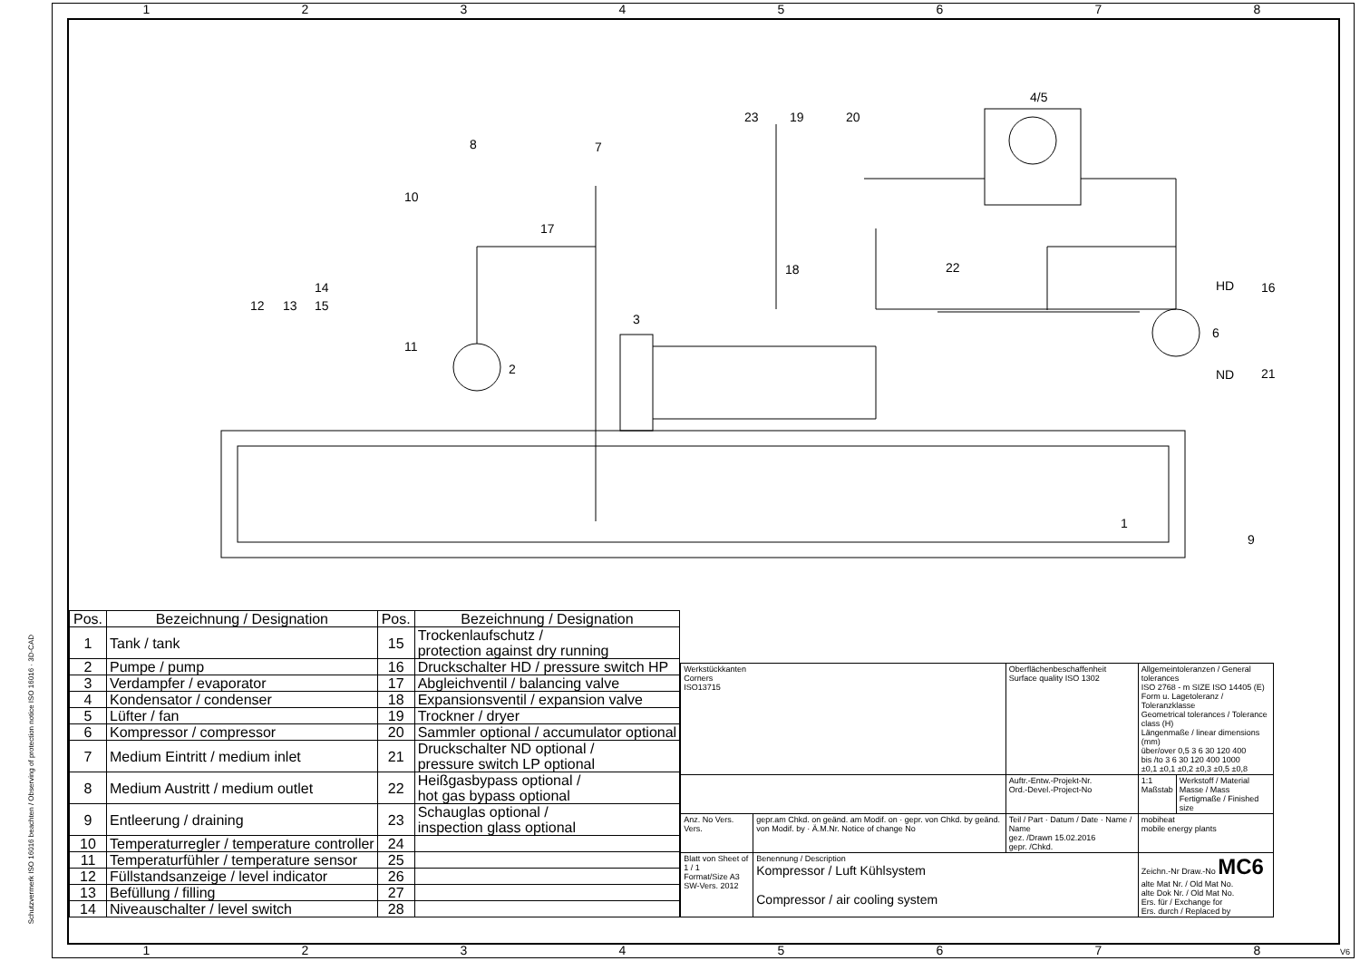12345678
Schutzvermerk ISO 16016 beachten / Observing of protection notice ISO 16016 · 3D-CAD
1
2
3
4/5
6
7
8
9
10
11
12
13
14
15
16
17
18
19
20
21
22
23
HD
ND
| Pos. | Bezeichnung / Designation | Pos. | Bezeichnung / Designation |
| --- | --- | --- | --- |
| 1 | Tank / tank | 15 | Trockenlaufschutz / protection against dry running |
| 2 | Pumpe / pump | 16 | Druckschalter HD / pressure switch HP |
| 3 | Verdampfer / evaporator | 17 | Abgleichventil / balancing valve |
| 4 | Kondensator / condenser | 18 | Expansionsventil / expansion valve |
| 5 | Lüfter / fan | 19 | Trockner / dryer |
| 6 | Kompressor / compressor | 20 | Sammler optional / accumulator optional |
| 7 | Medium Eintritt / medium inlet | 21 | Druckschalter ND optional / pressure switch LP optional |
| 8 | Medium Austritt / medium outlet | 22 | Heißgasbypass optional / hot gas bypass optional |
| 9 | Entleerung / draining | 23 | Schauglas optional / inspection glass optional |
| 10 | Temperaturregler / temperature controller | 24 | |
| 11 | Temperaturfühler / temperature sensor | 25 | |
| 12 | Füllstandsanzeige / level indicator | 26 | |
| 13 | Befüllung / filling | 27 | |
| 14 | Niveauschalter / level switch | 28 | |
| Werkstückkanten Corners ISO13715 | | Oberflächenbeschaffenheit Surface quality ISO 1302 | Allgemeintoleranzen / General tolerances ISO 2768 - m SIZE ISO 14405 (E) Form u. Lagetoleranz / Toleranzklasse Geometrical tolerances / Tolerance class (H) Längenmaße / linear dimensions (mm) über/over 0,5 3 6 30 120 400 bis /to 3 6 30 120 400 1000 ±0,1 ±0,1 ±0,2 ±0,3 ±0,5 ±0,8 | |
| | | Auftr.-Entw.-Projekt-Nr. Ord.-Devel.-Project-No | 1:1 Maßstab | Werkstoff / Material Masse / Mass Fertigmaße / Finished size |
| Anz. No Vers. Vers. | gepr.am Chkd. on geänd. am Modif. on · gepr. von Chkd. by geänd. von Modif. by · Ä.M.Nr. Notice of change No | Teil / Part · Datum / Date · Name / Name gez. /Drawn 15.02.2016 gepr. /Chkd. | mobiheat mobile energy plants | |
| Blatt von Sheet of 1 / 1 Format/Size A3 SW-Vers. 2012 | Benennung / Description Kompressor / Luft Kühlsystem Compressor / air cooling system | | Zeichn.-Nr Draw.-No MC6 alte Mat Nr. / Old Mat No. alte Dok Nr. / Old Mat No. Ers. für / Exchange for Ers. durch / Replaced by | |
12345678 V6